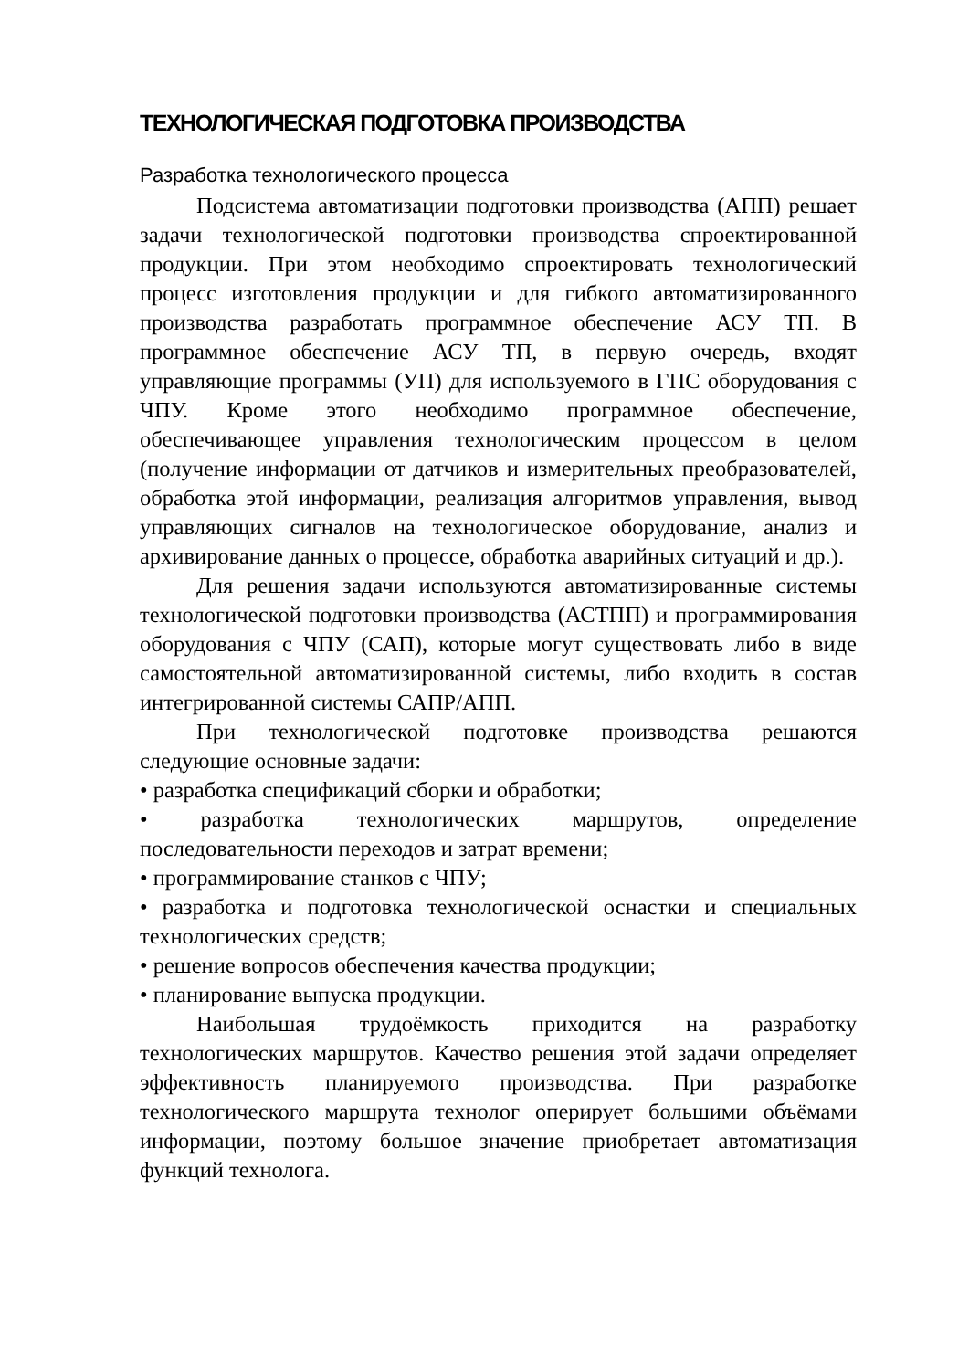ТЕХНОЛОГИЧЕСКАЯ ПОДГОТОВКА ПРОИЗВОДСТВА
Разработка технологического процесса
Подсистема автоматизации подготовки производства (АПП) решает задачи технологической подготовки производства спроектированной продукции. При этом необходимо спроектировать технологический процесс изготовления продукции и для гибкого автоматизированного производства разработать программное обеспечение АСУ ТП. В программное обеспечение АСУ ТП, в первую очередь, входят управляющие программы (УП) для используемого в ГПС оборудования с ЧПУ. Кроме этого необходимо программное обеспечение, обеспечивающее управления технологическим процессом в целом (получение информации от датчиков и измерительных преобразователей, обработка этой информации, реализация алгоритмов управления, вывод управляющих сигналов на технологическое оборудование, анализ и архивирование данных о процессе, обработка аварийных ситуаций и др.).
Для решения задачи используются автоматизированные системы технологической подготовки производства (АСТПП) и программирования оборудования с ЧПУ (САП), которые могут существовать либо в виде самостоятельной автоматизированной системы, либо входить в состав интегрированной системы САПР/АПП.
При технологической подготовке производства решаются следующие основные задачи:
• разработка спецификаций сборки и обработки;
• разработка технологических маршрутов, определение последовательности переходов и затрат времени;
• программирование станков с ЧПУ;
• разработка и подготовка технологической оснастки и специальных технологических средств;
• решение вопросов обеспечения качества продукции;
• планирование выпуска продукции.
Наибольшая трудоёмкость приходится на разработку технологических маршрутов. Качество решения этой задачи определяет эффективность планируемого производства. При разработке технологического маршрута технолог оперирует большими объёмами информации, поэтому большое значение приобретает автоматизация функций технолога.